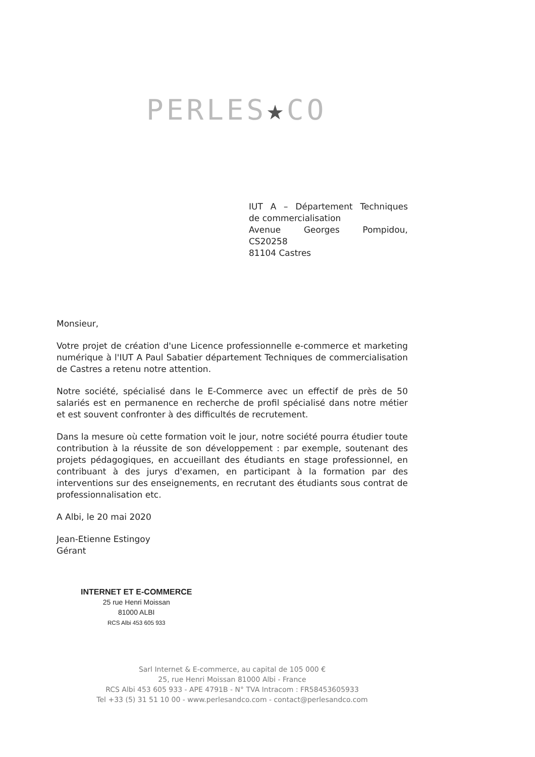PERLES★CO
IUT A – Département Techniques
de commercialisation
Avenue Georges Pompidou,
CS20258
81104 Castres
Monsieur,
Votre projet de création d'une Licence professionnelle e-commerce et marketing numérique à l'IUT A Paul Sabatier département Techniques de commercialisation de Castres a retenu notre attention.
Notre société, spécialisé dans le E-Commerce avec un effectif de près de 50 salariés est en permanence en recherche de profil spécialisé dans notre métier et est souvent confronter à des difficultés de recrutement.
Dans la mesure où cette formation voit le jour, notre société pourra étudier toute contribution à la réussite de son développement : par exemple, soutenant des projets pédagogiques, en accueillant des étudiants en stage professionnel, en contribuant à des jurys d'examen, en participant à la formation par des interventions sur des enseignements, en recrutant des étudiants sous contrat de professionnalisation etc.
A Albi, le 20 mai 2020
Jean-Etienne Estingoy
Gérant
INTERNET ET E-COMMERCE
25 rue Henri Moissan
81000 ALBI
RCS Albi 453 605 933
Sarl Internet & E-commerce, au capital de 105 000 €
25, rue Henri Moissan 81000 Albi - France
RCS Albi 453 605 933 - APE 4791B - N° TVA Intracom : FR58453605933
Tel +33 (5) 31 51 10 00 - www.perlesandco.com - contact@perlesandco.com